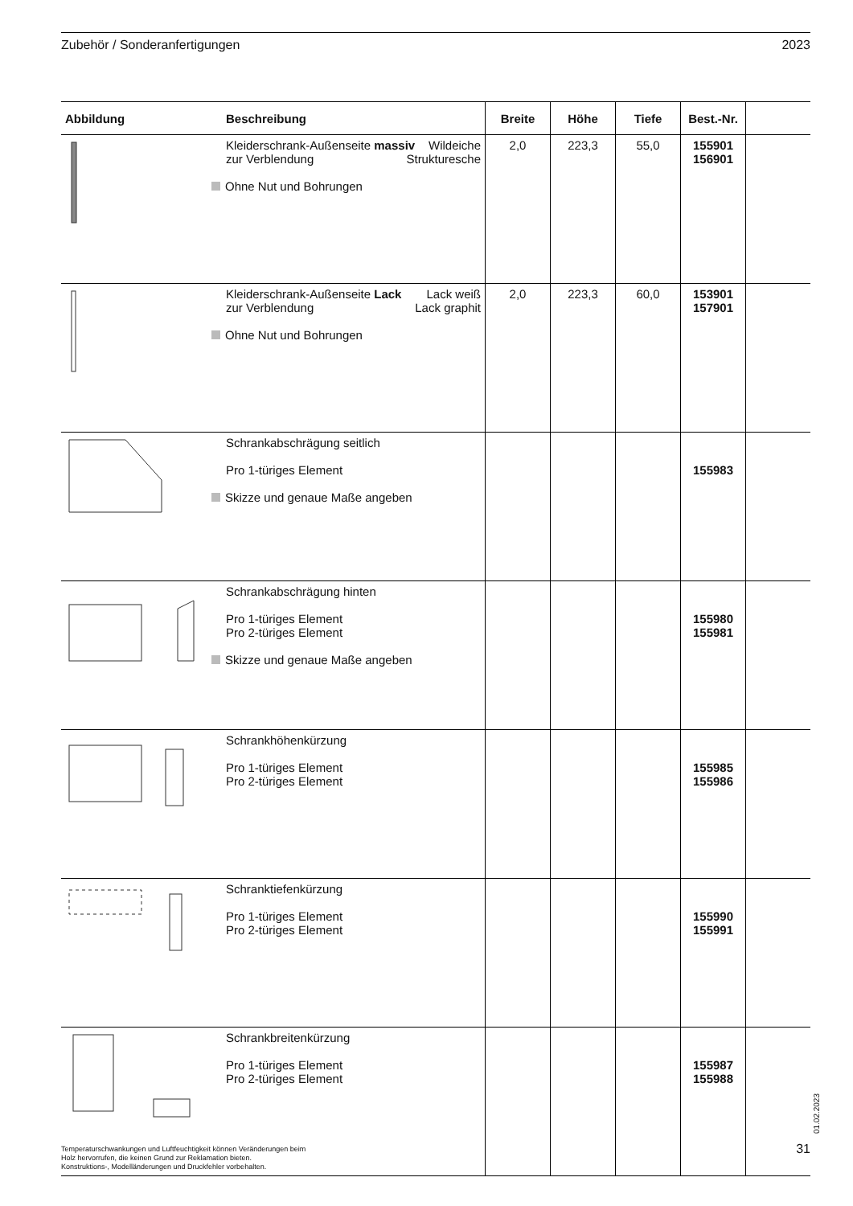Zubehör / Sonderanfertigungen 2023
| Abbildung | Beschreibung | Breite | Höhe | Tiefe | Best.-Nr. | |
| --- | --- | --- | --- | --- | --- | --- |
| | Kleiderschrank-Außenseite massiv Wildeiche zur Verblendung Strukturesche Ohne Nut und Bohrungen | 2,0 | 223,3 | 55,0 | 155901 156901 | |
| | Kleiderschrank-Außenseite Lack Lack weiß zur Verblendung Lack graphit Ohne Nut und Bohrungen | 2,0 | 223,3 | 60,0 | 153901 157901 | |
| | Schrankabschrägung seitlich Pro 1-türiges Element Skizze und genaue Maße angeben | | | | 155983 | |
| | Schrankabschrägung hinten Pro 1-türiges Element Pro 2-türiges Element Skizze und genaue Maße angeben | | | | 155980 155981 | |
| | Schrankhöhenkürzung Pro 1-türiges Element Pro 2-türiges Element | | | | 155985 155986 | |
| | Schranktiefenkürzung Pro 1-türiges Element Pro 2-türiges Element | | | | 155990 155991 | |
| | Schrankbreitenkürzung Pro 1-türiges Element Pro 2-türiges Element | | | | 155987 155988 | |
01.02.2023
Temperaturschwankungen und Luftfeuchtigkeit können Veränderungen beim
Holz hervorrufen, die keinen Grund zur Reklamation bieten.
Konstruktions-, Modelländerungen und Druckfehler vorbehalten.
31